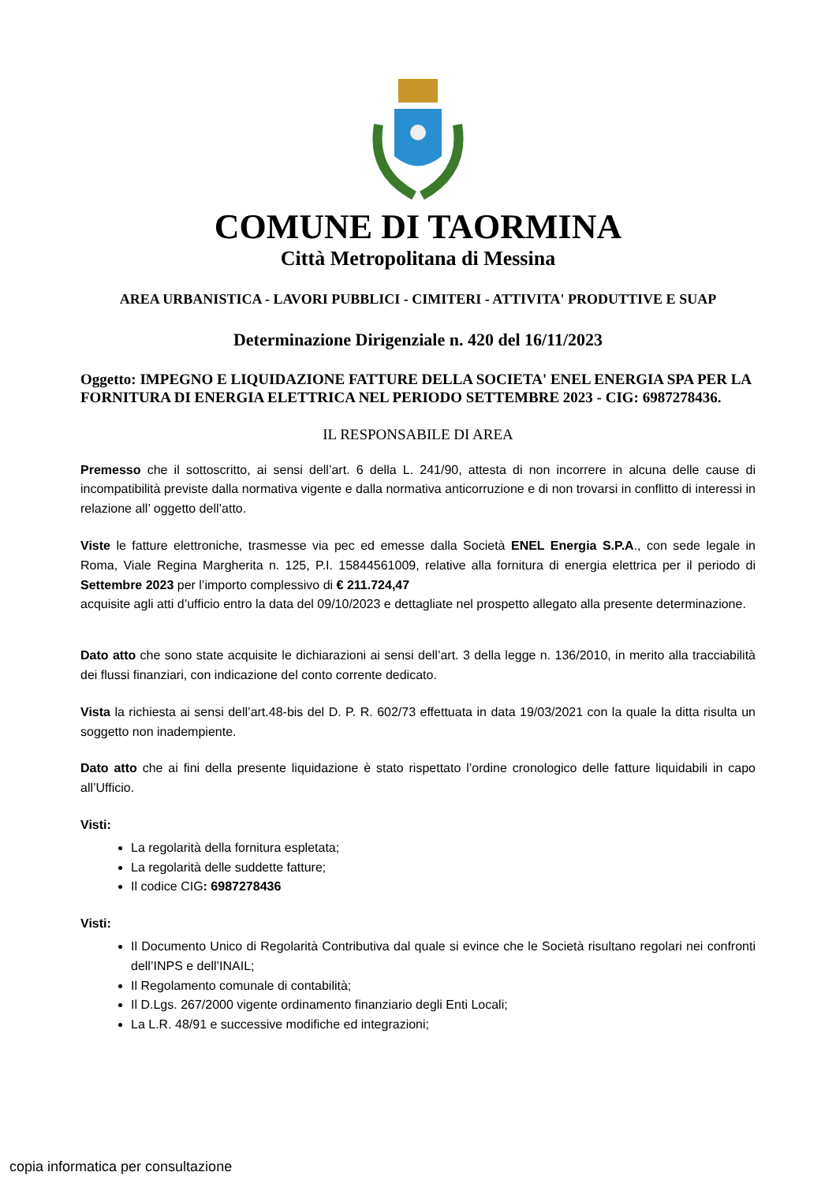COMUNE DI TAORMINA
Città Metropolitana di Messina
AREA URBANISTICA - LAVORI PUBBLICI - CIMITERI - ATTIVITA' PRODUTTIVE E SUAP
Determinazione Dirigenziale n. 420 del 16/11/2023
Oggetto: IMPEGNO E LIQUIDAZIONE FATTURE DELLA SOCIETA' ENEL ENERGIA SPA PER LA FORNITURA DI ENERGIA ELETTRICA NEL PERIODO SETTEMBRE 2023 - CIG: 6987278436.
IL RESPONSABILE DI AREA
Premesso che il sottoscritto, ai sensi dell’art. 6 della L. 241/90, attesta di non incorrere in alcuna delle cause di incompatibilità previste dalla normativa vigente e dalla normativa anticorruzione e di non trovarsi in conflitto di interessi in relazione all’ oggetto dell’atto.
Viste le fatture elettroniche, trasmesse via pec ed emesse dalla Società ENEL Energia S.P.A., con sede legale in Roma, Viale Regina Margherita n. 125, P.I. 15844561009, relative alla fornitura di energia elettrica per il periodo di Settembre 2023 per l’importo complessivo di € 211.724,47
acquisite agli atti d’ufficio entro la data del 09/10/2023 e dettagliate nel prospetto allegato alla presente determinazione.
Dato atto che sono state acquisite le dichiarazioni ai sensi dell’art. 3 della legge n. 136/2010, in merito alla tracciabilità dei flussi finanziari, con indicazione del conto corrente dedicato.
Vista la richiesta ai sensi dell’art.48-bis del D. P. R. 602/73 effettuata in data 19/03/2021 con la quale la ditta risulta un soggetto non inadempiente.
Dato atto che ai fini della presente liquidazione è stato rispettato l’ordine cronologico delle fatture liquidabili in capo all’Ufficio.
Visti:
La regolarità della fornitura espletata;
La regolarità delle suddette fatture;
Il codice CIG: 6987278436
Visti:
Il Documento Unico di Regolarità Contributiva dal quale si evince che le Società risultano regolari nei confronti dell’INPS e dell’INAIL;
Il Regolamento comunale di contabilità;
Il D.Lgs. 267/2000 vigente ordinamento finanziario degli Enti Locali;
La L.R. 48/91 e successive modifiche ed integrazioni;
copia informatica per consultazione